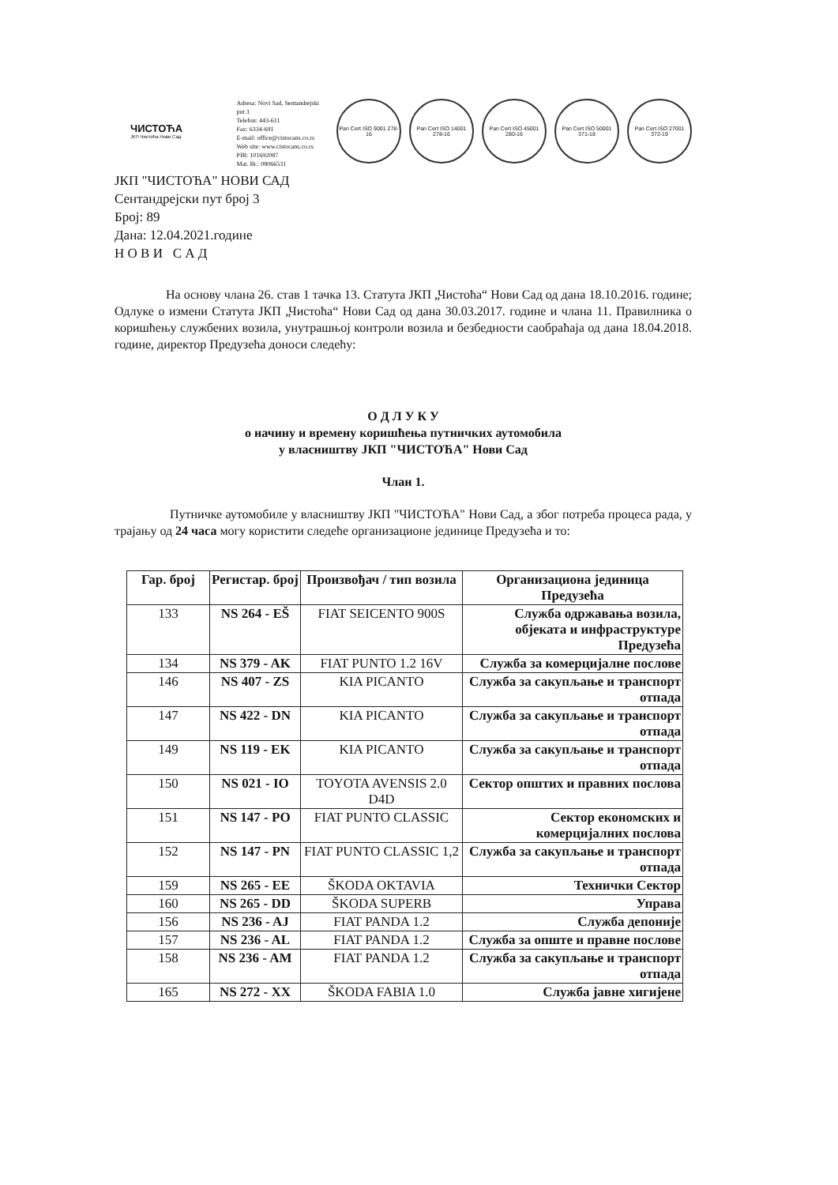ЧИСТОЋА
ЈКП Чистоћа Нови Сад
Adresa: Novi Sad, Sentandrejski put 3
Telefon: 443-611
Fax: 6334-691
E-mail: office@cistocans.co.rs
Web site: www.cistocans.co.rs
PIB: 101692087
Mat. Br.: 08066531
Pan Cert ISO 9001 278-16
Pan Cert ISO 14001 278-16
Pan Cert ISO 45001 280-16
Pan Cert ISO 50001 371-18
Pan Cert ISO 27001 372-19
ЈКП "ЧИСТОЋА" НОВИ САД
Сентандрејски пут број 3
Број: 89
Дана: 12.04.2021.године
Н О В И С А Д
На основу члана 26. став 1 тачка 13. Статута ЈКП „Чистоћа“ Нови Сад од дана 18.10.2016. године; Одлуке о измени Статута ЈКП „Чистоћа“ Нови Сад од дана 30.03.2017. године и члана 11. Правилника о коришћењу службених возила, унутрашњој контроли возила и безбедности саобраћаја од дана 18.04.2018. године, директор Предузећа доноси следећу:
О Д Л У К У
о начину и времену коришћења путничких аутомобила
у власништву ЈКП "ЧИСТОЋА" Нови Сад
Члан 1.
Путничке аутомобиле у власништву ЈКП "ЧИСТОЋА" Нови Сад, а због потреба процеса рада, у трајању од 24 часа могу користити следеће организационе јединице Предузећа и то:
| Гар. број | Регистар. број | Произвођач / тип возила | Организациона јединица Предузећа |
| --- | --- | --- | --- |
| 133 | NS 264 - EŠ | FIAT SEICENTO 900S | Служба одржавања возила, објеката и инфраструктуре Предузећа |
| 134 | NS 379 - AK | FIAT PUNTO 1.2 16V | Служба за комерцијалне послове |
| 146 | NS 407 - ZS | KIA PICANTO | Служба за сакупљање и транспорт отпада |
| 147 | NS 422 - DN | KIA PICANTO | Служба за сакупљање и транспорт отпада |
| 149 | NS 119 - EK | KIA PICANTO | Служба за сакупљање и транспорт отпада |
| 150 | NS 021 - IO | TOYOTA AVENSIS 2.0 D4D | Сектор општих и правних послова |
| 151 | NS 147 - PO | FIAT PUNTO CLASSIC | Сектор економских и комерцијалних послова |
| 152 | NS 147 - PN | FIAT PUNTO CLASSIC 1,2 | Служба за сакупљање и транспорт отпада |
| 159 | NS 265 - EE | ŠKODA OKTAVIA | Технички Сектор |
| 160 | NS 265 - DD | ŠKODA SUPERB | Управа |
| 156 | NS 236 - AJ | FIAT PANDA 1.2 | Служба депоније |
| 157 | NS 236 - AL | FIAT PANDA 1.2 | Служба за опште и правне послове |
| 158 | NS 236 - AM | FIAT PANDA 1.2 | Служба за сакупљање и транспорт отпада |
| 165 | NS 272 - XX | ŠKODA FABIA 1.0 | Служба јавне хигијене |